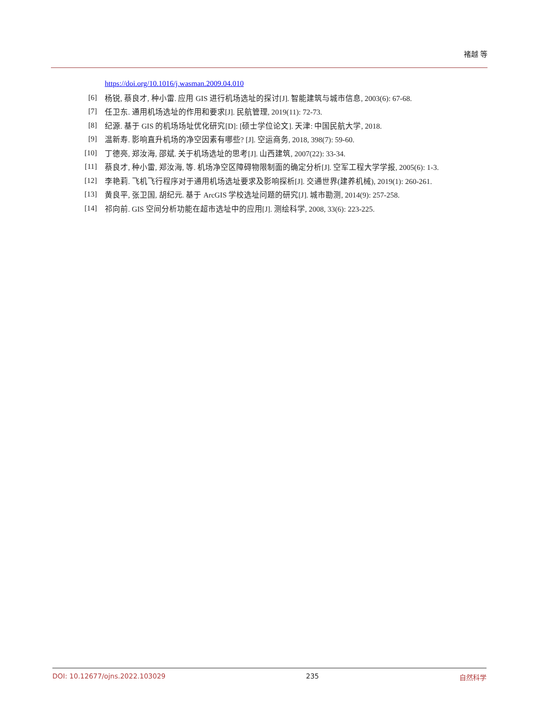褚越 等
https://doi.org/10.1016/j.wasman.2009.04.010
[6] 杨锐, 蔡良才, 种小雷. 应用 GIS 进行机场选址的探讨[J]. 智能建筑与城市信息, 2003(6): 67-68.
[7] 任卫东. 通用机场选址的作用和要求[J]. 民航管理, 2019(11): 72-73.
[8] 纪源. 基于 GIS 的机场场址优化研究[D]: [硕士学位论文]. 天津: 中国民航大学, 2018.
[9] 温新寿. 影响直升机场的净空因素有哪些? [J]. 空运商务, 2018, 398(7): 59-60.
[10] 丁德亮, 郑汝海, 邵斌. 关于机场选址的思考[J]. 山西建筑, 2007(22): 33-34.
[11] 蔡良才, 种小雷, 郑汝海, 等. 机场净空区障碍物限制面的确定分析[J]. 空军工程大学学报, 2005(6): 1-3.
[12] 李艳莉. 飞机飞行程序对于通用机场选址要求及影响探析[J]. 交通世界(建养机械), 2019(1): 260-261.
[13] 黄良平, 张卫国, 胡纪元. 基于 ArcGIS 学校选址问题的研究[J]. 城市勘测, 2014(9): 257-258.
[14] 祁向前. GIS 空间分析功能在超市选址中的应用[J]. 测绘科学, 2008, 33(6): 223-225.
DOI: 10.12677/ojns.2022.103029 235 自然科学